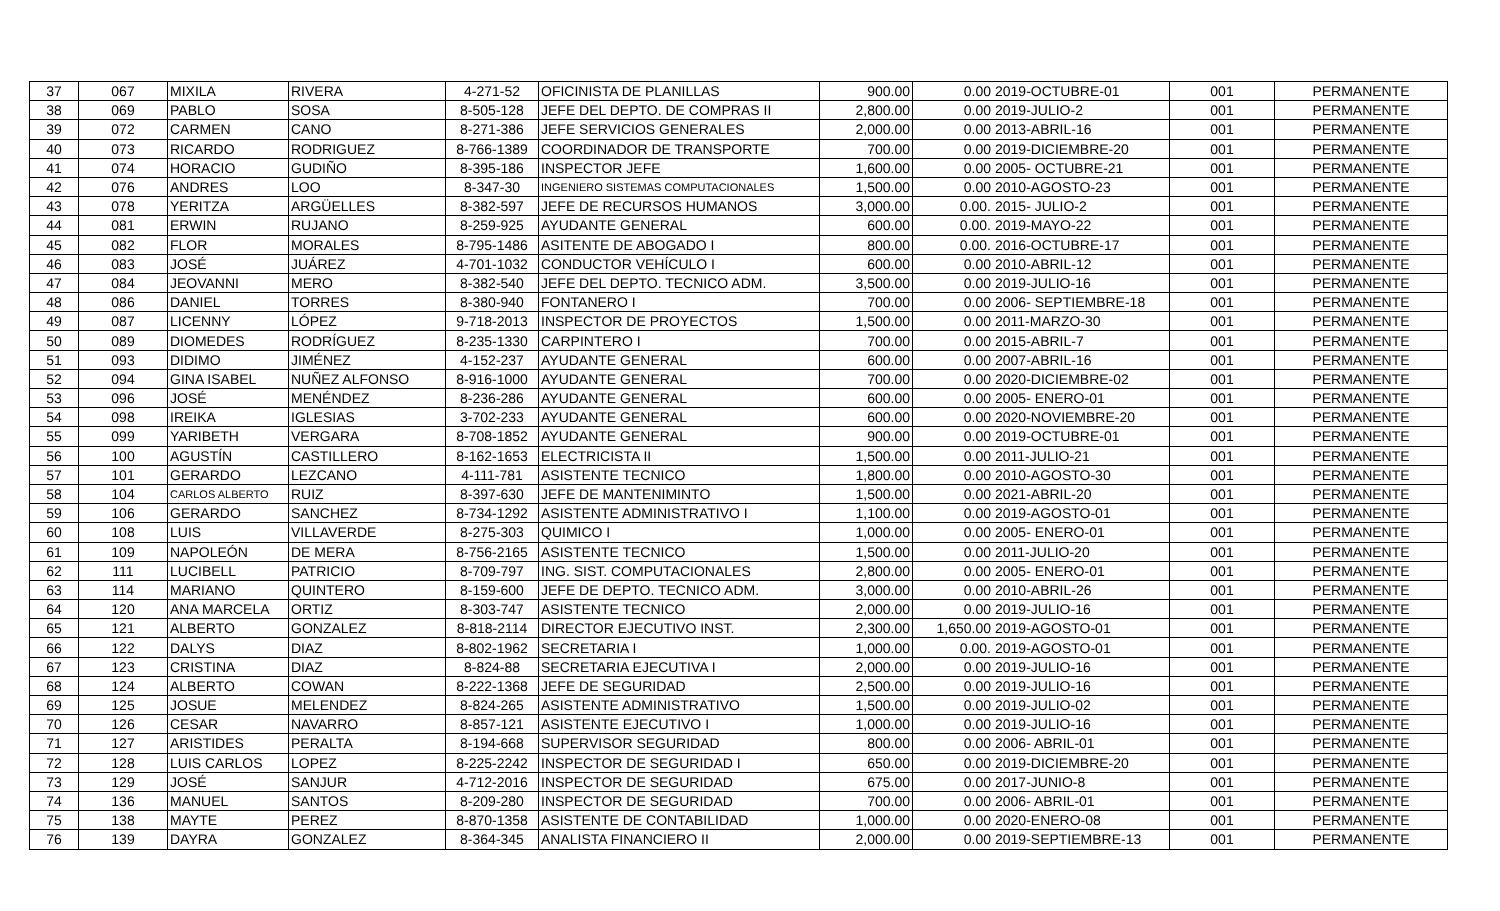| 37 | 067 | MIXILA | RIVERA | 4-271-52 | OFICINISTA DE PLANILLAS | 900.00 | 0.00 | 2019-OCTUBRE-01 | 001 | PERMANENTE |
| 38 | 069 | PABLO | SOSA | 8-505-128 | JEFE DEL DEPTO. DE COMPRAS II | 2,800.00 | 0.00 | 2019-JULIO-2 | 001 | PERMANENTE |
| 39 | 072 | CARMEN | CANO | 8-271-386 | JEFE SERVICIOS GENERALES | 2,000.00 | 0.00 | 2013-ABRIL-16 | 001 | PERMANENTE |
| 40 | 073 | RICARDO | RODRIGUEZ | 8-766-1389 | COORDINADOR DE TRANSPORTE | 700.00 | 0.00 | 2019-DICIEMBRE-20 | 001 | PERMANENTE |
| 41 | 074 | HORACIO | GUDIÑO | 8-395-186 | INSPECTOR JEFE | 1,600.00 | 0.00 | 2005- OCTUBRE-21 | 001 | PERMANENTE |
| 42 | 076 | ANDRES | LOO | 8-347-30 | INGENIERO SISTEMAS COMPUTACIONALES | 1,500.00 | 0.00 | 2010-AGOSTO-23 | 001 | PERMANENTE |
| 43 | 078 | YERITZA | ARGÜELLES | 8-382-597 | JEFE DE RECURSOS HUMANOS | 3,000.00 | 0.00. | 2015- JULIO-2 | 001 | PERMANENTE |
| 44 | 081 | ERWIN | RUJANO | 8-259-925 | AYUDANTE GENERAL | 600.00 | 0.00. | 2019-MAYO-22 | 001 | PERMANENTE |
| 45 | 082 | FLOR | MORALES | 8-795-1486 | ASITENTE DE ABOGADO I | 800.00 | 0.00. | 2016-OCTUBRE-17 | 001 | PERMANENTE |
| 46 | 083 | JOSÉ | JUÁREZ | 4-701-1032 | CONDUCTOR VEHÍCULO I | 600.00 | 0.00 | 2010-ABRIL-12 | 001 | PERMANENTE |
| 47 | 084 | JEOVANNI | MERO | 8-382-540 | JEFE DEL DEPTO. TECNICO ADM. | 3,500.00 | 0.00 | 2019-JULIO-16 | 001 | PERMANENTE |
| 48 | 086 | DANIEL | TORRES | 8-380-940 | FONTANERO I | 700.00 | 0.00 | 2006- SEPTIEMBRE-18 | 001 | PERMANENTE |
| 49 | 087 | LICENNY | LÓPEZ | 9-718-2013 | INSPECTOR DE PROYECTOS | 1,500.00 | 0.00 | 2011-MARZO-30 | 001 | PERMANENTE |
| 50 | 089 | DIOMEDES | RODRÍGUEZ | 8-235-1330 | CARPINTERO I | 700.00 | 0.00 | 2015-ABRIL-7 | 001 | PERMANENTE |
| 51 | 093 | DIDIMO | JIMÉNEZ | 4-152-237 | AYUDANTE GENERAL | 600.00 | 0.00 | 2007-ABRIL-16 | 001 | PERMANENTE |
| 52 | 094 | GINA ISABEL | NUÑEZ ALFONSO | 8-916-1000 | AYUDANTE GENERAL | 700.00 | 0.00 | 2020-DICIEMBRE-02 | 001 | PERMANENTE |
| 53 | 096 | JOSÉ | MENÉNDEZ | 8-236-286 | AYUDANTE GENERAL | 600.00 | 0.00 | 2005- ENERO-01 | 001 | PERMANENTE |
| 54 | 098 | IREIKA | IGLESIAS | 3-702-233 | AYUDANTE GENERAL | 600.00 | 0.00 | 2020-NOVIEMBRE-20 | 001 | PERMANENTE |
| 55 | 099 | YARIBETH | VERGARA | 8-708-1852 | AYUDANTE GENERAL | 900.00 | 0.00 | 2019-OCTUBRE-01 | 001 | PERMANENTE |
| 56 | 100 | AGUSTÍN | CASTILLERO | 8-162-1653 | ELECTRICISTA II | 1,500.00 | 0.00 | 2011-JULIO-21 | 001 | PERMANENTE |
| 57 | 101 | GERARDO | LEZCANO | 4-111-781 | ASISTENTE TECNICO | 1,800.00 | 0.00 | 2010-AGOSTO-30 | 001 | PERMANENTE |
| 58 | 104 | CARLOS ALBERTO | RUIZ | 8-397-630 | JEFE DE MANTENIMINTO | 1,500.00 | 0.00 | 2021-ABRIL-20 | 001 | PERMANENTE |
| 59 | 106 | GERARDO | SANCHEZ | 8-734-1292 | ASISTENTE ADMINISTRATIVO I | 1,100.00 | 0.00 | 2019-AGOSTO-01 | 001 | PERMANENTE |
| 60 | 108 | LUIS | VILLAVERDE | 8-275-303 | QUIMICO I | 1,000.00 | 0.00 | 2005- ENERO-01 | 001 | PERMANENTE |
| 61 | 109 | NAPOLEÓN | DE MERA | 8-756-2165 | ASISTENTE TECNICO | 1,500.00 | 0.00 | 2011-JULIO-20 | 001 | PERMANENTE |
| 62 | 111 | LUCIBELL | PATRICIO | 8-709-797 | ING. SIST. COMPUTACIONALES | 2,800.00 | 0.00 | 2005- ENERO-01 | 001 | PERMANENTE |
| 63 | 114 | MARIANO | QUINTERO | 8-159-600 | JEFE DE DEPTO. TECNICO ADM. | 3,000.00 | 0.00 | 2010-ABRIL-26 | 001 | PERMANENTE |
| 64 | 120 | ANA MARCELA | ORTIZ | 8-303-747 | ASISTENTE TECNICO | 2,000.00 | 0.00 | 2019-JULIO-16 | 001 | PERMANENTE |
| 65 | 121 | ALBERTO | GONZALEZ | 8-818-2114 | DIRECTOR EJECUTIVO INST. | 2,300.00 | 1,650.00 | 2019-AGOSTO-01 | 001 | PERMANENTE |
| 66 | 122 | DALYS | DIAZ | 8-802-1962 | SECRETARIA I | 1,000.00 | 0.00. | 2019-AGOSTO-01 | 001 | PERMANENTE |
| 67 | 123 | CRISTINA | DIAZ | 8-824-88 | SECRETARIA EJECUTIVA I | 2,000.00 | 0.00 | 2019-JULIO-16 | 001 | PERMANENTE |
| 68 | 124 | ALBERTO | COWAN | 8-222-1368 | JEFE DE SEGURIDAD | 2,500.00 | 0.00 | 2019-JULIO-16 | 001 | PERMANENTE |
| 69 | 125 | JOSUE | MELENDEZ | 8-824-265 | ASISTENTE ADMINISTRATIVO | 1,500.00 | 0.00 | 2019-JULIO-02 | 001 | PERMANENTE |
| 70 | 126 | CESAR | NAVARRO | 8-857-121 | ASISTENTE EJECUTIVO I | 1,000.00 | 0.00 | 2019-JULIO-16 | 001 | PERMANENTE |
| 71 | 127 | ARISTIDES | PERALTA | 8-194-668 | SUPERVISOR SEGURIDAD | 800.00 | 0.00 | 2006- ABRIL-01 | 001 | PERMANENTE |
| 72 | 128 | LUIS CARLOS | LOPEZ | 8-225-2242 | INSPECTOR DE SEGURIDAD I | 650.00 | 0.00 | 2019-DICIEMBRE-20 | 001 | PERMANENTE |
| 73 | 129 | JOSÉ | SANJUR | 4-712-2016 | INSPECTOR DE SEGURIDAD | 675.00 | 0.00 | 2017-JUNIO-8 | 001 | PERMANENTE |
| 74 | 136 | MANUEL | SANTOS | 8-209-280 | INSPECTOR DE SEGURIDAD | 700.00 | 0.00 | 2006- ABRIL-01 | 001 | PERMANENTE |
| 75 | 138 | MAYTE | PEREZ | 8-870-1358 | ASISTENTE DE CONTABILIDAD | 1,000.00 | 0.00 | 2020-ENERO-08 | 001 | PERMANENTE |
| 76 | 139 | DAYRA | GONZALEZ | 8-364-345 | ANALISTA FINANCIERO II | 2,000.00 | 0.00 | 2019-SEPTIEMBRE-13 | 001 | PERMANENTE |